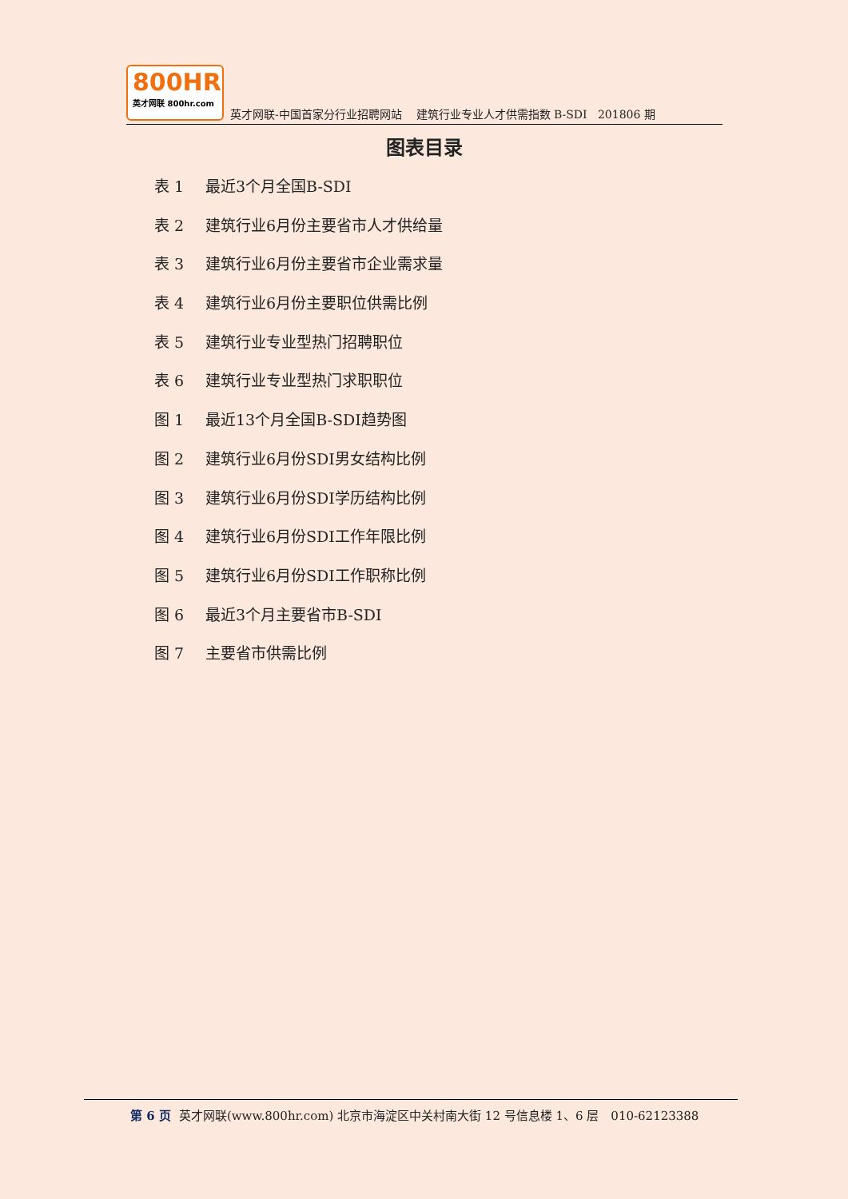800HR
英才网联 800hr.com
英才网联-中国首家分行业招聘网站 建筑行业专业人才供需指数 B-SDI 201806 期
图表目录
表 1 最近3个月全国B-SDI
表 2 建筑行业6月份主要省市人才供给量
表 3 建筑行业6月份主要省市企业需求量
表 4 建筑行业6月份主要职位供需比例
表 5 建筑行业专业型热门招聘职位
表 6 建筑行业专业型热门求职职位
图 1 最近13个月全国B-SDI趋势图
图 2 建筑行业6月份SDI男女结构比例
图 3 建筑行业6月份SDI学历结构比例
图 4 建筑行业6月份SDI工作年限比例
图 5 建筑行业6月份SDI工作职称比例
图 6 最近3个月主要省市B-SDI
图 7 主要省市供需比例
第 6 页 英才网联(www.800hr.com) 北京市海淀区中关村南大街 12 号信息楼 1、6 层　010-62123388